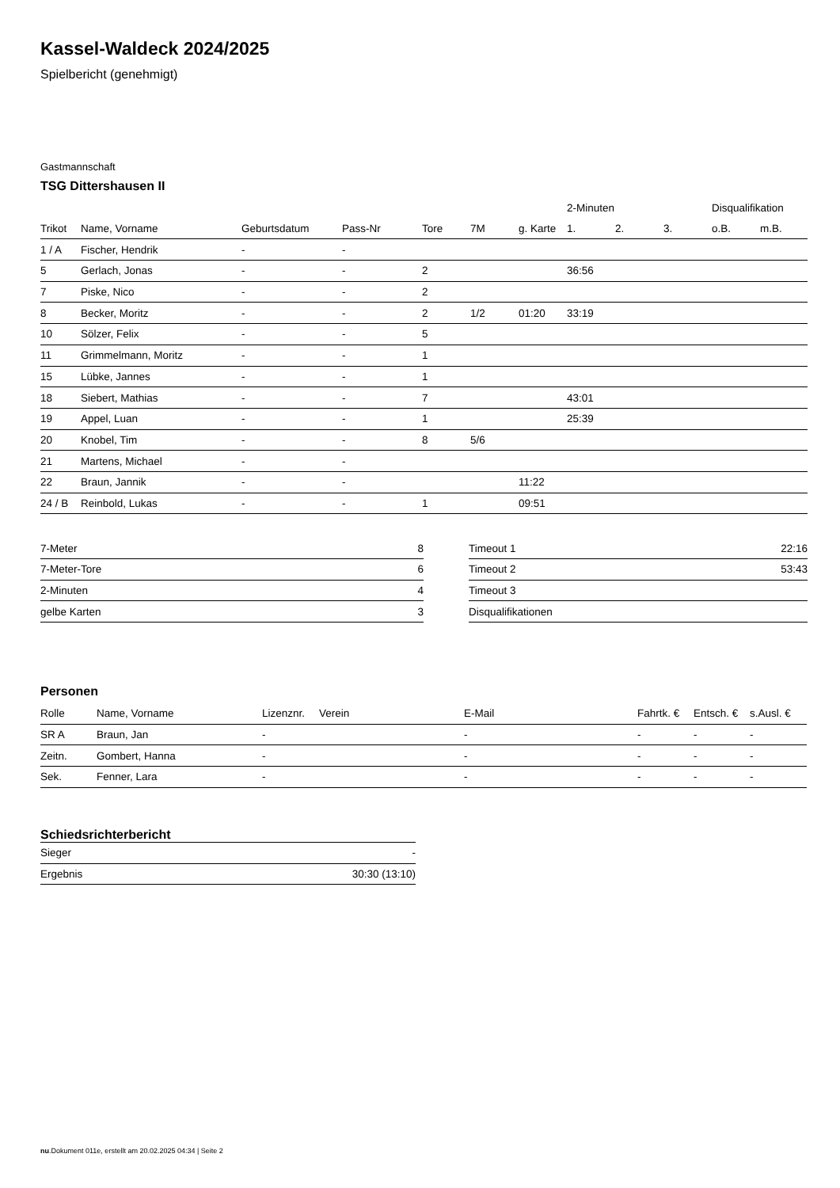Kassel-Waldeck 2024/2025
Spielbericht (genehmigt)
Gastmannschaft
TSG Dittershausen II
| | | | | | | | 2-Minuten | | | Disqualifikation | |
| --- | --- | --- | --- | --- | --- | --- | --- | --- | --- | --- | --- |
| Trikot | Name, Vorname | Geburtsdatum | Pass-Nr | Tore | 7M | g. Karte | 1. | 2. | 3. | o.B. | m.B. |
| 1 / A | Fischer, Hendrik | - | - | | | | | | | | |
| 5 | Gerlach, Jonas | - | - | 2 | | | 36:56 | | | | |
| 7 | Piske, Nico | - | - | 2 | | | | | | | |
| 8 | Becker, Moritz | - | - | 2 | 1/2 | 01:20 | 33:19 | | | | |
| 10 | Sölzer, Felix | - | - | 5 | | | | | | | |
| 11 | Grimmelmann, Moritz | - | - | 1 | | | | | | | |
| 15 | Lübke, Jannes | - | - | 1 | | | | | | | |
| 18 | Siebert, Mathias | - | - | 7 | | | 43:01 | | | | |
| 19 | Appel, Luan | - | - | 1 | | | 25:39 | | | | |
| 20 | Knobel, Tim | - | - | 8 | 5/6 | | | | | | |
| 21 | Martens, Michael | - | - | | | | | | | | |
| 22 | Braun, Jannik | - | - | | | 11:22 | | | | | |
| 24 / B | Reinbold, Lukas | - | - | 1 | | 09:51 | | | | | |
| 7-Meter | 8 |
| 7-Meter-Tore | 6 |
| 2-Minuten | 4 |
| gelbe Karten | 3 |
| Timeout 1 | 22:16 |
| Timeout 2 | 53:43 |
| Timeout 3 | |
| Disqualifikationen | |
Personen
| Rolle | Name, Vorname | Lizenznr. | Verein | E-Mail | Fahrtk. € | Entsch. € | s.Ausl. € |
| --- | --- | --- | --- | --- | --- | --- | --- |
| SR A | Braun, Jan | - | | - | - | - | - |
| Zeitn. | Gombert, Hanna | - | | - | - | - | - |
| Sek. | Fenner, Lara | - | | - | - | - | - |
Schiedsrichterbericht
| Sieger | - |
| Ergebnis | 30:30 (13:10) |
nu.Dokument 011e, erstellt am 20.02.2025 04:34 | Seite 2